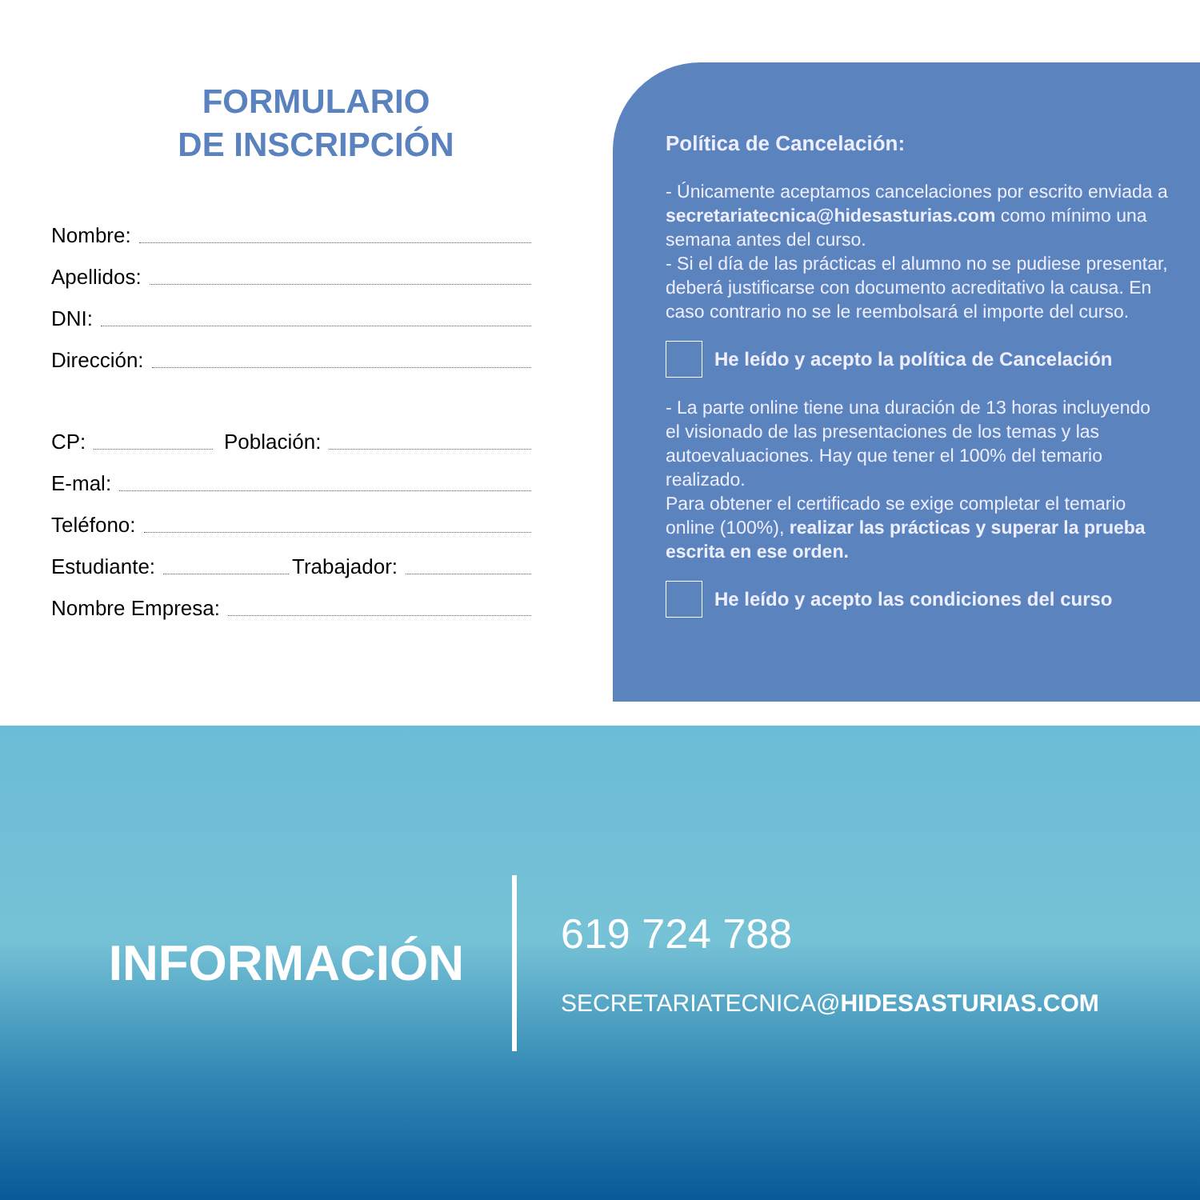FORMULARIO
DE INSCRIPCIÓN
Nombre:
Apellidos:
DNI:
Dirección:
CP:
Población:
E-mal:
Teléfono:
Estudiante:
Trabajador:
Nombre Empresa:
Política de Cancelación:
- Únicamente aceptamos cancelaciones por escrito enviada a secretariatecnica@hidesasturias.com como mínimo una semana antes del curso.
- Si el día de las prácticas el alumno no se pudiese presentar, deberá justificarse con documento acreditativo la causa. En caso contrario no se le reembolsará el importe del curso.
He leído y acepto la política de Cancelación
- La parte online tiene una duración de 13 horas incluyendo el visionado de las presentaciones de los temas y las autoevaluaciones. Hay que tener el 100% del temario realizado.
Para obtener el certificado se exige completar el temario online (100%), realizar las prácticas y superar la prueba escrita en ese orden.
He leído y acepto las condiciones del curso
INFORMACIÓN
619 724 788
SECRETARIATECNICA@HIDESASTURIAS.COM